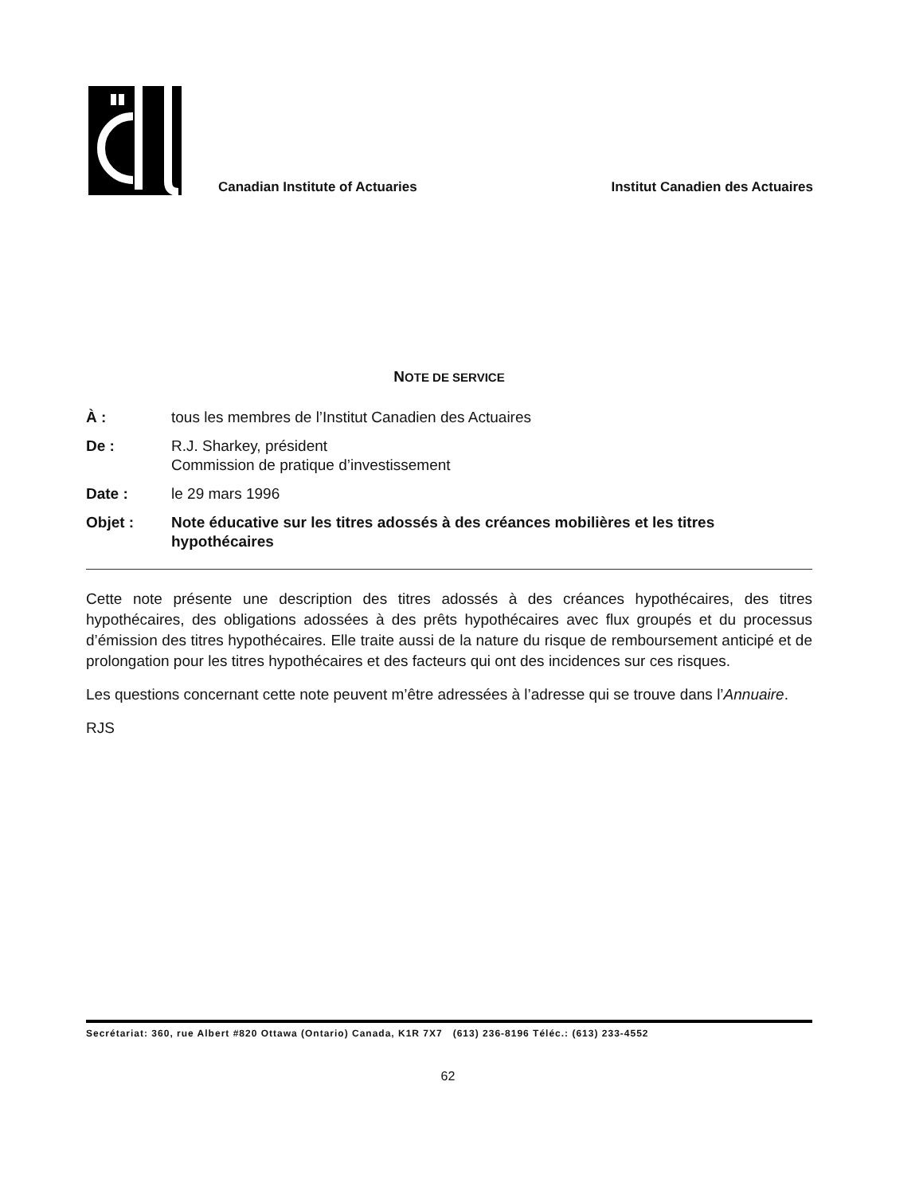Canadian Institute of Actuaries
Institut Canadien des Actuaires
NOTE DE SERVICE
À : tous les membres de l’Institut Canadien des Actuaires
De : R.J. Sharkey, président
Commission de pratique d’investissement
Date : le 29 mars 1996
Objet : Note éducative sur les titres adossés à des créances mobilières et les titres hypothécaires
Cette note présente une description des titres adossés à des créances hypothécaires, des titres hypothécaires, des obligations adossées à des prêts hypothécaires avec flux groupés et du processus d’émission des titres hypothécaires. Elle traite aussi de la nature du risque de remboursement anticipé et de prolongation pour les titres hypothécaires et des facteurs qui ont des incidences sur ces risques.
Les questions concernant cette note peuvent m’être adressées à l’adresse qui se trouve dans l’Annuaire.
RJS
Secrétariat: 360, rue Albert #820 Ottawa (Ontario) Canada, K1R 7X7 (613) 236-8196 Téléc.: (613) 233-4552
62